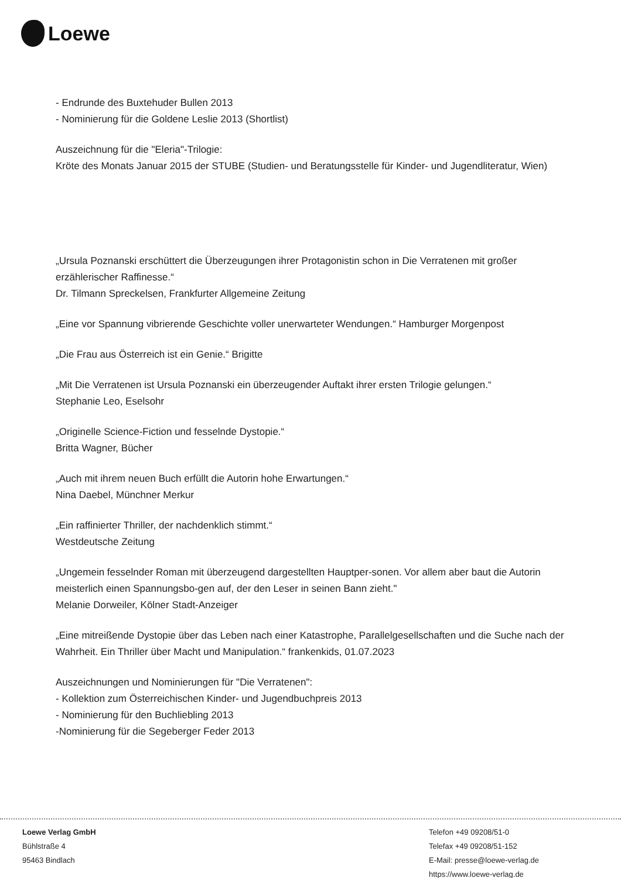Loewe
- Endrunde des Buxtehuder Bullen 2013
- Nominierung für die Goldene Leslie 2013 (Shortlist)
Auszeichnung für die "Eleria"-Trilogie:
Kröte des Monats Januar 2015 der STUBE (Studien- und Beratungsstelle für Kinder- und Jugendliteratur, Wien)
„Ursula Poznanski erschüttert die Überzeugungen ihrer Protagonistin schon in Die Verratenen mit großer erzählerischer Raffinesse.“
Dr. Tilmann Spreckelsen, Frankfurter Allgemeine Zeitung
„Eine vor Spannung vibrierende Geschichte voller unerwarteter Wendungen.“ Hamburger Morgenpost
„Die Frau aus Österreich ist ein Genie.“ Brigitte
„Mit Die Verratenen ist Ursula Poznanski ein überzeugender Auftakt ihrer ersten Trilogie gelungen.“
Stephanie Leo, Eselsohr
„Originelle Science-Fiction und fesselnde Dystopie.“
Britta Wagner, Bücher
„Auch mit ihrem neuen Buch erfüllt die Autorin hohe Erwartungen.“
Nina Daebel, Münchner Merkur
„Ein raffinierter Thriller, der nachdenklich stimmt.“
Westdeutsche Zeitung
„Ungemein fesselnder Roman mit überzeugend dargestellten Hauptper-sonen. Vor allem aber baut die Autorin meisterlich einen Spannungsbo-gen auf, der den Leser in seinen Bann zieht."
Melanie Dorweiler, Kölner Stadt-Anzeiger
„Eine mitreißende Dystopie über das Leben nach einer Katastrophe, Parallelgesellschaften und die Suche nach der Wahrheit. Ein Thriller über Macht und Manipulation.“ frankenkids, 01.07.2023
Auszeichnungen und Nominierungen für "Die Verratenen":
- Kollektion zum Österreichischen Kinder- und Jugendbuchpreis 2013
- Nominierung für den Buchliebling 2013
-Nominierung für die Segeberger Feder 2013
Loewe Verlag GmbH
Bühlstraße 4
95463 Bindlach
Telefon +49 09208/51-0
Telefax +49 09208/51-152
E-Mail: presse@loewe-verlag.de
https://www.loewe-verlag.de